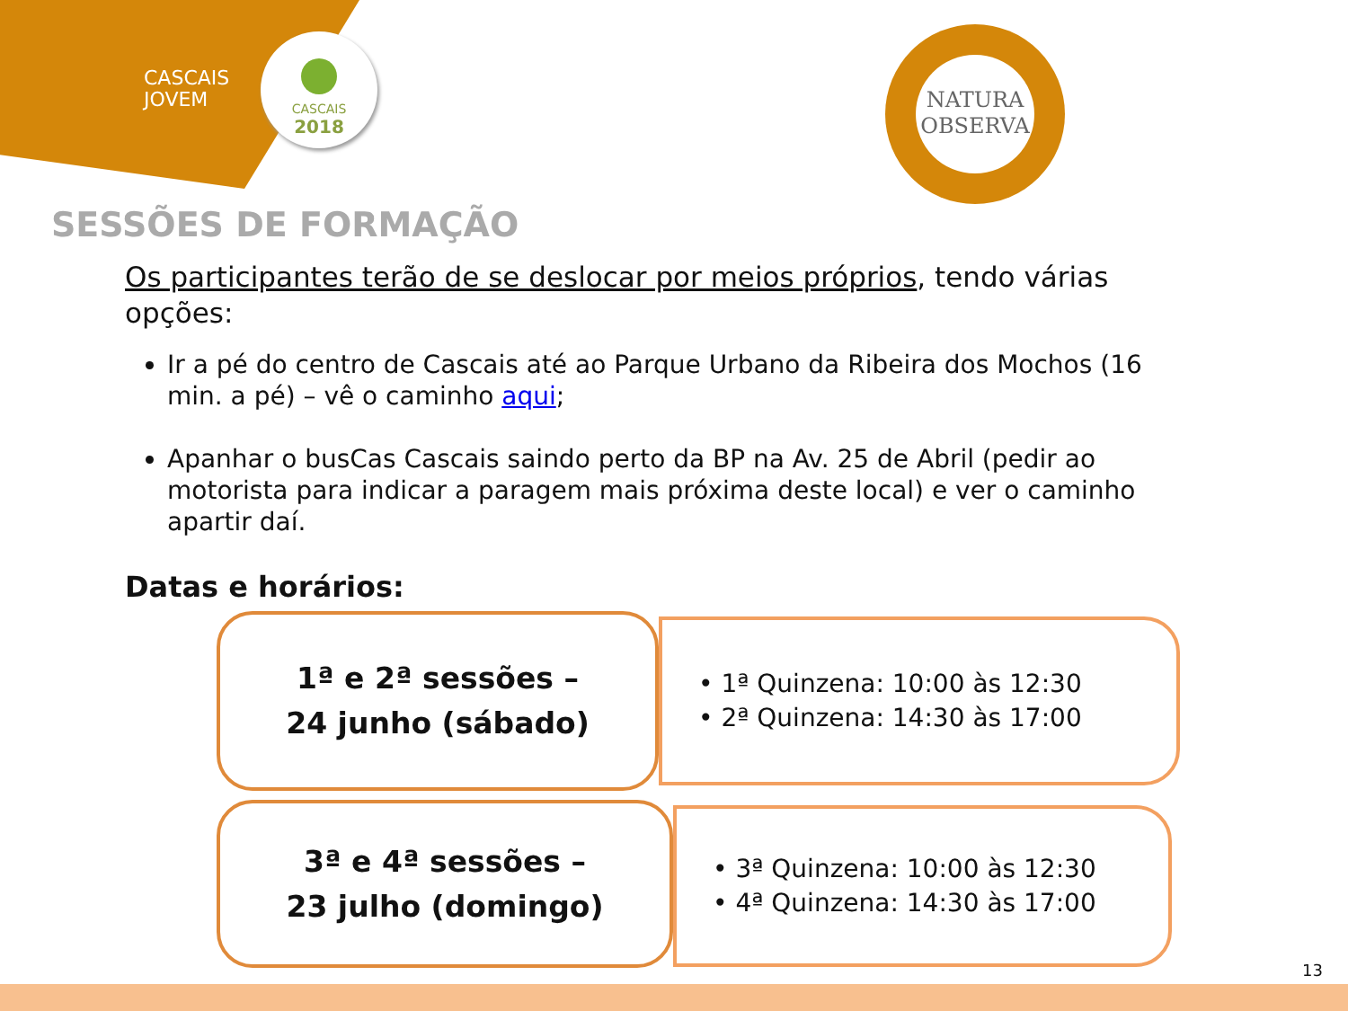CASCAIS
JOVEM
CASCAIS
2018
NATURA
OBSERVA
SESSÕES DE FORMAÇÃO
Os participantes terão de se deslocar por meios próprios, tendo várias opções:
Ir a pé do centro de Cascais até ao Parque Urbano da Ribeira dos Mochos (16 min. a pé) – vê o caminho aqui;
Apanhar o busCas Cascais saindo perto da BP na Av. 25 de Abril (pedir ao motorista para indicar a paragem mais próxima deste local) e ver o caminho apartir daí.
Datas e horários:
1ª e 2ª sessões –
24 junho (sábado)
• 1ª Quinzena: 10:00 às 12:30
• 2ª Quinzena: 14:30 às 17:00
3ª e 4ª sessões –
23 julho (domingo)
• 3ª Quinzena: 10:00 às 12:30
• 4ª Quinzena: 14:30 às 17:00
13